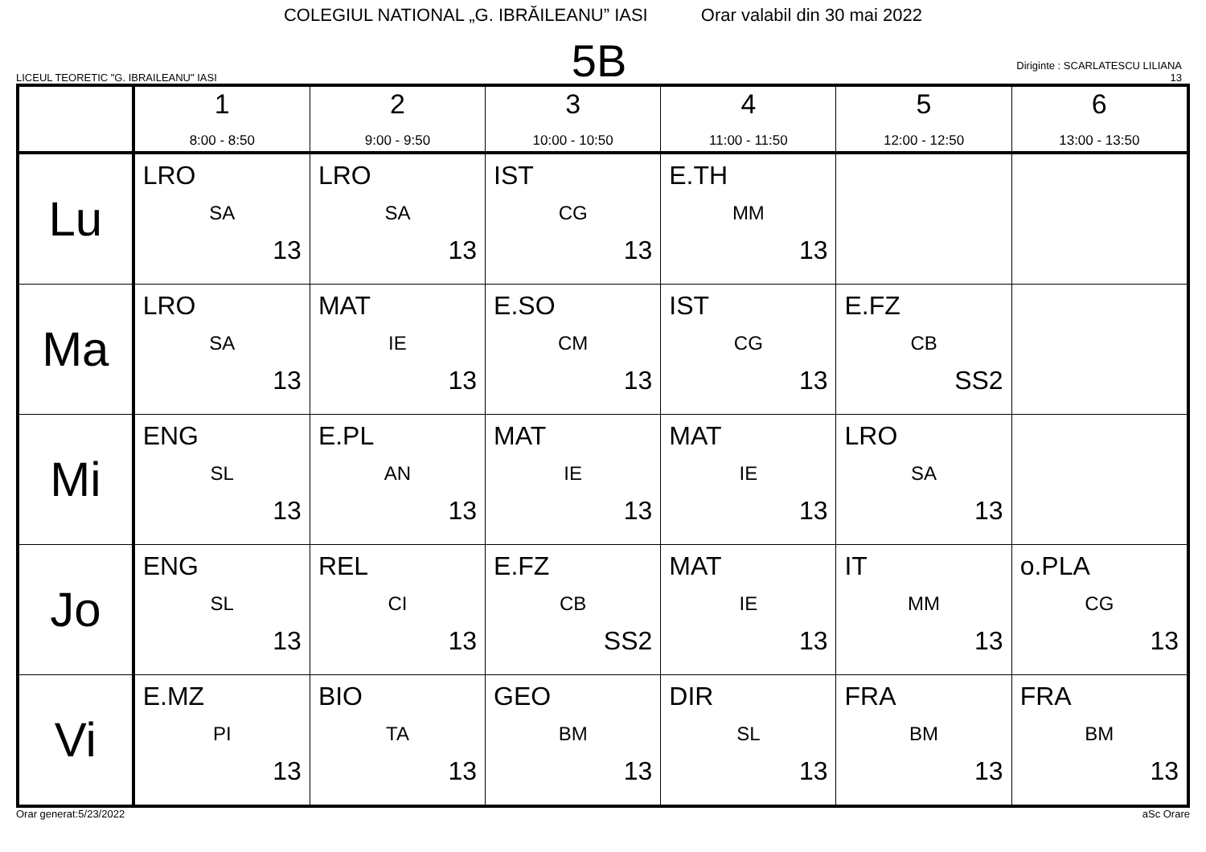COLEGIUL NATIONAL „G. IBRĂILEANU” IASI Orar valabil din 30 mai 2022
LICEUL TEORETIC "G. IBRAILEANU" IASI
5B
Diriginte : SCARLATESCU LILIANA
13
| | 1 8:00 - 8:50 | 2 9:00 - 9:50 | 3 10:00 - 10:50 | 4 11:00 - 11:50 | 5 12:00 - 12:50 | 6 13:00 - 13:50 |
| --- | --- | --- | --- | --- | --- | --- |
| Lu | LRO SA 13 | LRO SA 13 | IST CG 13 | E.TH MM 13 | | |
| Ma | LRO SA 13 | MAT IE 13 | E.SO CM 13 | IST CG 13 | E.FZ CB SS2 | |
| Mi | ENG SL 13 | E.PL AN 13 | MAT IE 13 | MAT IE 13 | LRO SA 13 | |
| Jo | ENG SL 13 | REL CI 13 | E.FZ CB SS2 | MAT IE 13 | IT MM 13 | o.PLA CG 13 |
| Vi | E.MZ PI 13 | BIO TA 13 | GEO BM 13 | DIR SL 13 | FRA BM 13 | FRA BM 13 |
Orar generat:5/23/2022 aSc Orare